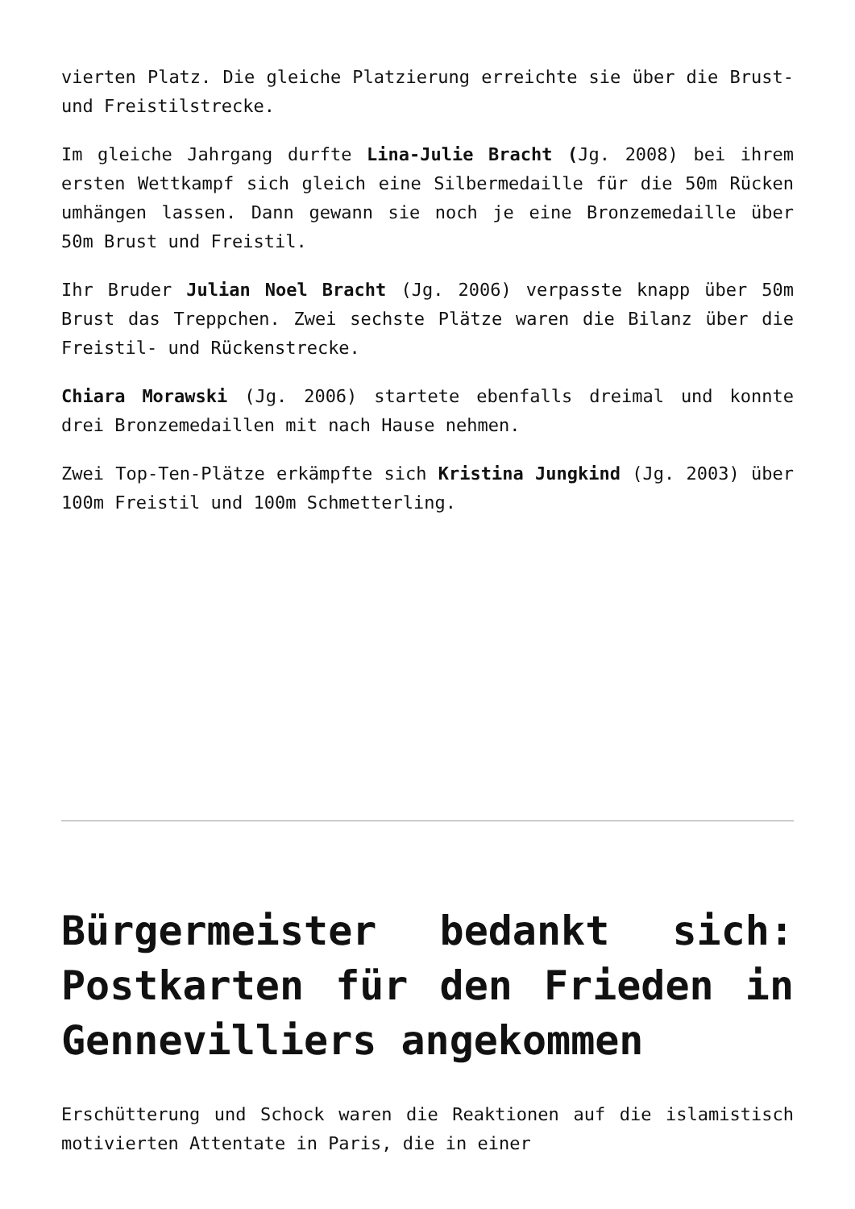vierten Platz. Die gleiche Platzierung erreichte sie über die Brust- und Freistilstrecke.
Im gleiche Jahrgang durfte Lina-Julie Bracht (Jg. 2008) bei ihrem ersten Wettkampf sich gleich eine Silbermedaille für die 50m Rücken umhängen lassen. Dann gewann sie noch je eine Bronzemedaille über 50m Brust und Freistil.
Ihr Bruder Julian Noel Bracht (Jg. 2006) verpasste knapp über 50m Brust das Treppchen. Zwei sechste Plätze waren die Bilanz über die Freistil- und Rückenstrecke.
Chiara Morawski (Jg. 2006) startete ebenfalls dreimal und konnte drei Bronzemedaillen mit nach Hause nehmen.
Zwei Top-Ten-Plätze erkämpfte sich Kristina Jungkind (Jg. 2003) über 100m Freistil und 100m Schmetterling.
Bürgermeister bedankt sich: Postkarten für den Frieden in Gennevilliers angekommen
Erschütterung und Schock waren die Reaktionen auf die islamistisch motivierten Attentate in Paris, die in einer